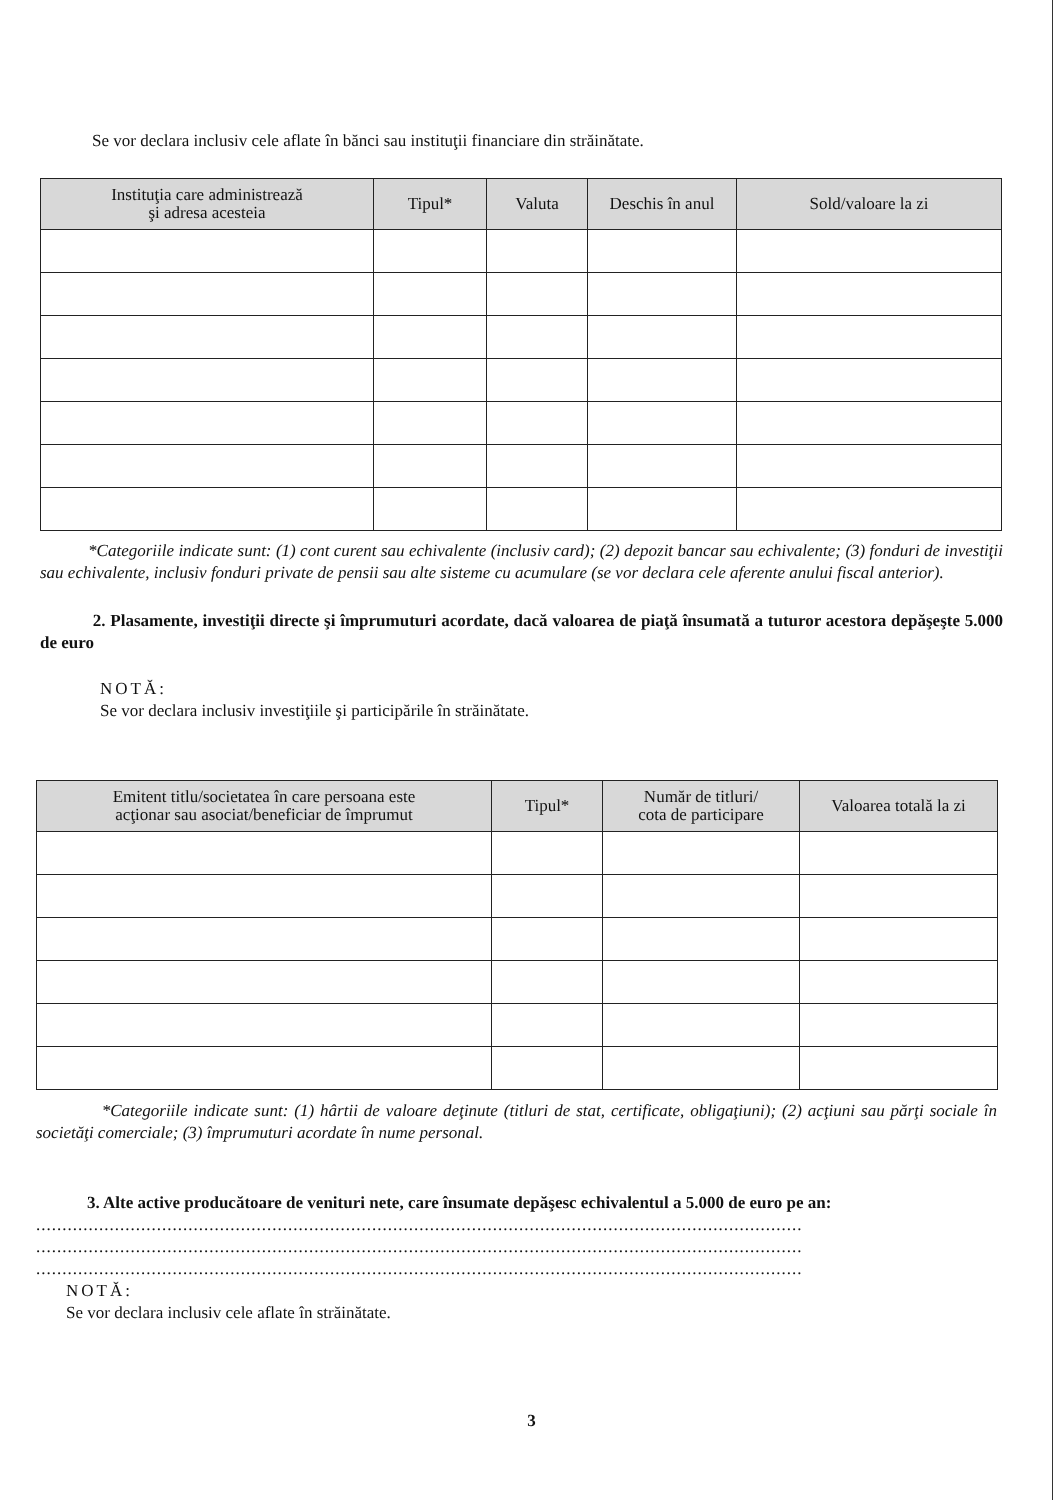Se vor declara inclusiv cele aflate în bănci sau instituţii financiare din străinătate.
| Instituţia care administrează şi adresa acesteia | Tipul* | Valuta | Deschis în anul | Sold/valoare la zi |
| --- | --- | --- | --- | --- |
*Categoriile indicate sunt: (1) cont curent sau echivalente (inclusiv card); (2) depozit bancar sau echivalente; (3) fonduri de investiţii sau echivalente, inclusiv fonduri private de pensii sau alte sisteme cu acumulare (se vor declara cele aferente anului fiscal anterior).
2. Plasamente, investiţii directe şi împrumuturi acordate, dacă valoarea de piaţă însumată a tuturor acestora depăşeşte 5.000 de euro
NOTĂ:
Se vor declara inclusiv investiţiile şi participările în străinătate.
| Emitent titlu/societatea în care persoana este acţionar sau asociat/beneficiar de împrumut | Tipul* | Număr de titluri/ cota de participare | Valoarea totală la zi |
| --- | --- | --- | --- |
*Categoriile indicate sunt: (1) hârtii de valoare deţinute (titluri de stat, certificate, obligaţiuni); (2) acţiuni sau părţi sociale în societăţi comerciale; (3) împrumuturi acordate în nume personal.
3. Alte active producătoare de venituri nete, care însumate depăşesc echivalentul a 5.000 de euro pe an:
..................................................................................................................................................
..................................................................................................................................................
..................................................................................................................................................
NOTĂ:
Se vor declara inclusiv cele aflate în străinătate.
3